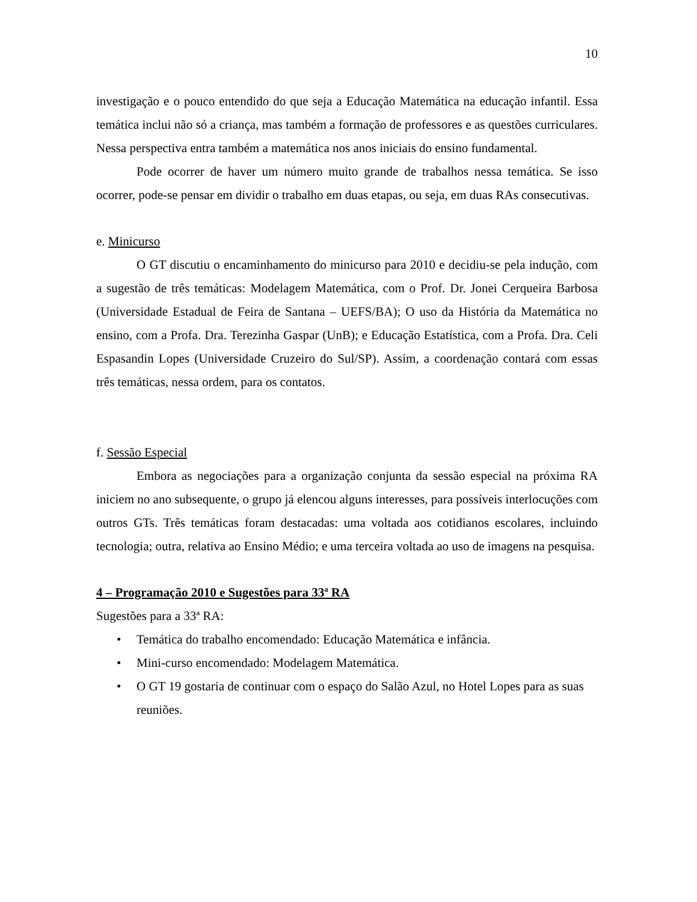10
investigação e o pouco entendido do que seja a Educação Matemática na educação infantil. Essa temática inclui não só a criança, mas também a formação de professores e as questões curriculares. Nessa perspectiva entra também a matemática nos anos iniciais do ensino fundamental.
Pode ocorrer de haver um número muito grande de trabalhos nessa temática. Se isso ocorrer, pode-se pensar em dividir o trabalho em duas etapas, ou seja, em duas RAs consecutivas.
e. Minicurso
O GT discutiu o encaminhamento do minicurso para 2010 e decidiu-se pela indução, com a sugestão de três temáticas: Modelagem Matemática, com o Prof. Dr. Jonei Cerqueira Barbosa (Universidade Estadual de Feira de Santana – UEFS/BA); O uso da História da Matemática no ensino, com a Profa. Dra. Terezinha Gaspar (UnB); e Educação Estatística, com a Profa. Dra. Celi Espasandin Lopes (Universidade Cruzeiro do Sul/SP). Assim, a coordenação contará com essas três temáticas, nessa ordem, para os contatos.
f. Sessão Especial
Embora as negociações para a organização conjunta da sessão especial na próxima RA iniciem no ano subsequente, o grupo já elencou alguns interesses, para possíveis interlocuções com outros GTs. Três temáticas foram destacadas: uma voltada aos cotidianos escolares, incluindo tecnologia; outra, relativa ao Ensino Médio; e uma terceira voltada ao uso de imagens na pesquisa.
4 – Programação 2010 e Sugestões para 33ª RA
Sugestões para a 33ª RA:
• Temática do trabalho encomendado: Educação Matemática e infância.
• Mini-curso encomendado: Modelagem Matemática.
• O GT 19 gostaria de continuar com o espaço do Salão Azul, no Hotel Lopes para as suas reuniões.